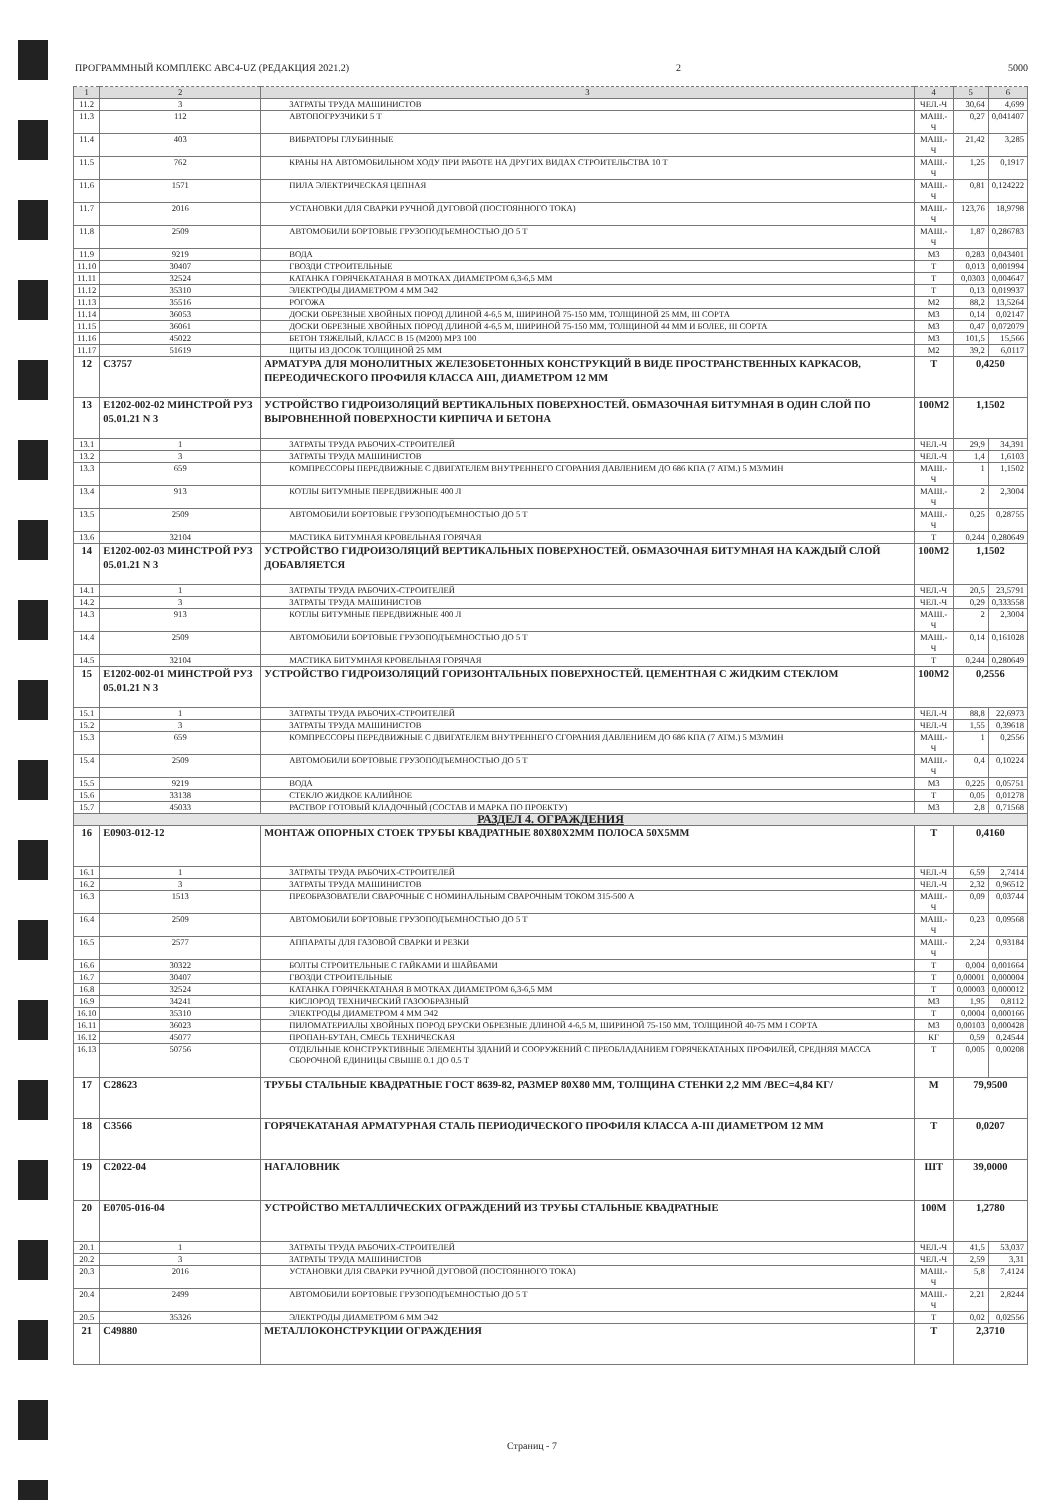ПРОГРАММНЫЙ КОМПЛЕКС АВС4-UZ (РЕДАКЦИЯ 2021.2) 2 5000
| 1 | 2 | 3 | 4 | 5 | 6 |
| --- | --- | --- | --- | --- | --- |
| 11.2 | 3 | ЗАТРАТЫ ТРУДА МАШИНИСТОВ | ЧЕЛ.-Ч | 30,64 | 4,699 |
| 11.3 | 112 | АВТОПОГРУЗЧИКИ 5 Т | МАШ.-Ч | 0,27 | 0,041407 |
| 11.4 | 403 | ВИБРАТОРЫ ГЛУБИННЫЕ | МАШ.-Ч | 21,42 | 3,285 |
| 11.5 | 762 | КРАНЫ НА АВТОМОБИЛЬНОМ ХОДУ ПРИ РАБОТЕ НА ДРУГИХ ВИДАХ СТРОИТЕЛЬСТВА 10 Т | МАШ.-Ч | 1,25 | 0,1917 |
| 11.6 | 1571 | ПИЛА ЭЛЕКТРИЧЕСКАЯ ЦЕПНАЯ | МАШ.-Ч | 0,81 | 0,124222 |
| 11.7 | 2016 | УСТАНОВКИ ДЛЯ СВАРКИ РУЧНОЙ ДУГОВОЙ (ПОСТОЯННОГО ТОКА) | МАШ.-Ч | 123,76 | 18,9798 |
| 11.8 | 2509 | АВТОМОБИЛИ БОРТОВЫЕ ГРУЗОПОДЪЕМНОСТЬЮ ДО 5 Т | МАШ.-Ч | 1,87 | 0,286783 |
| 11.9 | 9219 | ВОДА | М3 | 0,283 | 0,043401 |
| 11.10 | 30407 | ГВОЗДИ СТРОИТЕЛЬНЫЕ | Т | 0,013 | 0,001994 |
| 11.11 | 32524 | КАТАНКА ГОРЯЧЕКАТАНАЯ В МОТКАХ ДИАМЕТРОМ 6,3-6,5 ММ | Т | 0,0303 | 0,004647 |
| 11.12 | 35310 | ЭЛЕКТРОДЫ ДИАМЕТРОМ 4 ММ Э42 | Т | 0,13 | 0,019937 |
| 11.13 | 35516 | РОГОЖА | М2 | 88,2 | 13,5264 |
| 11.14 | 36053 | ДОСКИ ОБРЕЗНЫЕ ХВОЙНЫХ ПОРОД ДЛИНОЙ 4-6,5 М, ШИРИНОЙ 75-150 ММ, ТОЛЩИНОЙ 25 ММ, III СОРТА | М3 | 0,14 | 0,02147 |
| 11.15 | 36061 | ДОСКИ ОБРЕЗНЫЕ ХВОЙНЫХ ПОРОД ДЛИНОЙ 4-6,5 М, ШИРИНОЙ 75-150 ММ, ТОЛЩИНОЙ 44 ММ И БОЛЕЕ, III СОРТА | М3 | 0,47 | 0,072079 |
| 11.16 | 45022 | БЕТОН ТЯЖЕЛЫЙ, КЛАСС В 15 (М200) МРЗ 100 | М3 | 101,5 | 15,566 |
| 11.17 | 51619 | ЩИТЫ ИЗ ДОСОК ТОЛЩИНОЙ 25 ММ | М2 | 39,2 | 6,0117 |
| 12 | С3757 | АРМАТУРА ДЛЯ МОНОЛИТНЫХ ЖЕЛЕЗОБЕТОННЫХ КОНСТРУКЦИЙ В ВИДЕ ПРОСТРАНСТВЕННЫХ КАРКАСОВ, ПЕРЕОДИЧЕСКОГО ПРОФИЛЯ КЛАССА АIII, ДИАМЕТРОМ 12 ММ | Т | 0,4250 | |
| 13 | Е1202-002-02 МИНСТРОЙ РУЗ 05.01.21 N 3 | УСТРОЙСТВО ГИДРОИЗОЛЯЦИЙ ВЕРТИКАЛЬНЫХ ПОВЕРХНОСТЕЙ. ОБМАЗОЧНАЯ БИТУМНАЯ В ОДИН СЛОЙ ПО ВЫРОВНЕННОЙ ПОВЕРХНОСТИ КИРПИЧА И БЕТОНА | 100М2 | 1,1502 | |
| 13.1 | 1 | ЗАТРАТЫ ТРУДА РАБОЧИХ-СТРОИТЕЛЕЙ | ЧЕЛ.-Ч | 29,9 | 34,391 |
| 13.2 | 3 | ЗАТРАТЫ ТРУДА МАШИНИСТОВ | ЧЕЛ.-Ч | 1,4 | 1,6103 |
| 13.3 | 659 | КОМПРЕССОРЫ ПЕРЕДВИЖНЫЕ С ДВИГАТЕЛЕМ ВНУТРЕННЕГО СГОРАНИЯ ДАВЛЕНИЕМ ДО 686 КПА (7 АТМ.) 5 М3/МИН | МАШ.-Ч | 1 | 1,1502 |
| 13.4 | 913 | КОТЛЫ БИТУМНЫЕ ПЕРЕДВИЖНЫЕ 400 Л | МАШ.-Ч | 2 | 2,3004 |
| 13.5 | 2509 | АВТОМОБИЛИ БОРТОВЫЕ ГРУЗОПОДЪЕМНОСТЬЮ ДО 5 Т | МАШ.-Ч | 0,25 | 0,28755 |
| 13.6 | 32104 | МАСТИКА БИТУМНАЯ КРОВЕЛЬНАЯ ГОРЯЧАЯ | Т | 0,244 | 0,280649 |
| 14 | Е1202-002-03 МИНСТРОЙ РУЗ 05.01.21 N 3 | УСТРОЙСТВО ГИДРОИЗОЛЯЦИЙ ВЕРТИКАЛЬНЫХ ПОВЕРХНОСТЕЙ. ОБМАЗОЧНАЯ БИТУМНАЯ НА КАЖДЫЙ СЛОЙ ДОБАВЛЯЕТСЯ | 100М2 | 1,1502 | |
| 14.1 | 1 | ЗАТРАТЫ ТРУДА РАБОЧИХ-СТРОИТЕЛЕЙ | ЧЕЛ.-Ч | 20,5 | 23,5791 |
| 14.2 | 3 | ЗАТРАТЫ ТРУДА МАШИНИСТОВ | ЧЕЛ.-Ч | 0,29 | 0,333558 |
| 14.3 | 913 | КОТЛЫ БИТУМНЫЕ ПЕРЕДВИЖНЫЕ 400 Л | МАШ.-Ч | 2 | 2,3004 |
| 14.4 | 2509 | АВТОМОБИЛИ БОРТОВЫЕ ГРУЗОПОДЪЕМНОСТЬЮ ДО 5 Т | МАШ.-Ч | 0,14 | 0,161028 |
| 14.5 | 32104 | МАСТИКА БИТУМНАЯ КРОВЕЛЬНАЯ ГОРЯЧАЯ | Т | 0,244 | 0,280649 |
| 15 | Е1202-002-01 МИНСТРОЙ РУЗ 05.01.21 N 3 | УСТРОЙСТВО ГИДРОИЗОЛЯЦИЙ ГОРИЗОНТАЛЬНЫХ ПОВЕРХНОСТЕЙ. ЦЕМЕНТНАЯ С ЖИДКИМ СТЕКЛОМ | 100М2 | 0,2556 | |
| 15.1 | 1 | ЗАТРАТЫ ТРУДА РАБОЧИХ-СТРОИТЕЛЕЙ | ЧЕЛ.-Ч | 88,8 | 22,6973 |
| 15.2 | 3 | ЗАТРАТЫ ТРУДА МАШИНИСТОВ | ЧЕЛ.-Ч | 1,55 | 0,39618 |
| 15.3 | 659 | КОМПРЕССОРЫ ПЕРЕДВИЖНЫЕ С ДВИГАТЕЛЕМ ВНУТРЕННЕГО СГОРАНИЯ ДАВЛЕНИЕМ ДО 686 КПА (7 АТМ.) 5 М3/МИН | МАШ.-Ч | 1 | 0,2556 |
| 15.4 | 2509 | АВТОМОБИЛИ БОРТОВЫЕ ГРУЗОПОДЪЕМНОСТЬЮ ДО 5 Т | МАШ.-Ч | 0,4 | 0,10224 |
| 15.5 | 9219 | ВОДА | М3 | 0,225 | 0,05751 |
| 15.6 | 33138 | СТЕКЛО ЖИДКОЕ КАЛИЙНОЕ | Т | 0,05 | 0,01278 |
| 15.7 | 45033 | РАСТВОР ГОТОВЫЙ КЛАДОЧНЫЙ (СОСТАВ И МАРКА ПО ПРОЕКТУ) | М3 | 2,8 | 0,71568 |
| РАЗДЕЛ 4. ОГРАЖДЕНИЯ | | | | | |
| 16 | Е0903-012-12 | МОНТАЖ ОПОРНЫХ СТОЕК ТРУБЫ КВАДРАТНЫЕ 80Х80Х2ММ ПОЛОСА 50Х5ММ | Т | 0,4160 | |
| 16.1 | 1 | ЗАТРАТЫ ТРУДА РАБОЧИХ-СТРОИТЕЛЕЙ | ЧЕЛ.-Ч | 6,59 | 2,7414 |
| 16.2 | 3 | ЗАТРАТЫ ТРУДА МАШИНИСТОВ | ЧЕЛ.-Ч | 2,32 | 0,96512 |
| 16.3 | 1513 | ПРЕОБРАЗОВАТЕЛИ СВАРОЧНЫЕ С НОМИНАЛЬНЫМ СВАРОЧНЫМ ТОКОМ 315-500 А | МАШ.-Ч | 0,09 | 0,03744 |
| 16.4 | 2509 | АВТОМОБИЛИ БОРТОВЫЕ ГРУЗОПОДЪЕМНОСТЬЮ ДО 5 Т | МАШ.-Ч | 0,23 | 0,09568 |
| 16.5 | 2577 | АППАРАТЫ ДЛЯ ГАЗОВОЙ СВАРКИ И РЕЗКИ | МАШ.-Ч | 2,24 | 0,93184 |
| 16.6 | 30322 | БОЛТЫ СТРОИТЕЛЬНЫЕ С ГАЙКАМИ И ШАЙБАМИ | Т | 0,004 | 0,001664 |
| 16.7 | 30407 | ГВОЗДИ СТРОИТЕЛЬНЫЕ | Т | 0,00001 | 0,000004 |
| 16.8 | 32524 | КАТАНКА ГОРЯЧЕКАТАНАЯ В МОТКАХ ДИАМЕТРОМ 6,3-6,5 ММ | Т | 0,00003 | 0,000012 |
| 16.9 | 34241 | КИСЛОРОД ТЕХНИЧЕСКИЙ ГАЗООБРАЗНЫЙ | М3 | 1,95 | 0,8112 |
| 16.10 | 35310 | ЭЛЕКТРОДЫ ДИАМЕТРОМ 4 ММ Э42 | Т | 0,0004 | 0,000166 |
| 16.11 | 36023 | ПИЛОМАТЕРИАЛЫ ХВОЙНЫХ ПОРОД БРУСКИ ОБРЕЗНЫЕ ДЛИНОЙ 4-6,5 М, ШИРИНОЙ 75-150 ММ, ТОЛЩИНОЙ 40-75 ММ I СОРТА | М3 | 0,00103 | 0,000428 |
| 16.12 | 45077 | ПРОПАН-БУТАН, СМЕСЬ ТЕХНИЧЕСКАЯ | КГ | 0,59 | 0,24544 |
| 16.13 | 50756 | ОТДЕЛЬНЫЕ КОНСТРУКТИВНЫЕ ЭЛЕМЕНТЫ ЗДАНИЙ И СООРУЖЕНИЙ С ПРЕОБЛАДАНИЕМ ГОРЯЧЕКАТАНЫХ ПРОФИЛЕЙ, СРЕДНЯЯ МАССА СБОРОЧНОЙ ЕДИНИЦЫ СВЫШЕ 0.1 ДО 0.5 Т | Т | 0,005 | 0,00208 |
| 17 | С28623 | ТРУБЫ СТАЛЬНЫЕ КВАДРАТНЫЕ ГОСТ 8639-82, РАЗМЕР 80Х80 ММ, ТОЛЩИНА СТЕНКИ 2,2 ММ /ВЕС=4,84 КГ/ | М | 79,9500 | |
| 18 | С3566 | ГОРЯЧЕКАТАНАЯ АРМАТУРНАЯ СТАЛЬ ПЕРИОДИЧЕСКОГО ПРОФИЛЯ КЛАССА А-III ДИАМЕТРОМ 12 ММ | Т | 0,0207 | |
| 19 | С2022-04 | НАГАЛОВНИК | ШТ | 39,0000 | |
| 20 | Е0705-016-04 | УСТРОЙСТВО МЕТАЛЛИЧЕСКИХ ОГРАЖДЕНИЙ ИЗ ТРУБЫ СТАЛЬНЫЕ КВАДРАТНЫЕ | 100М | 1,2780 | |
| 20.1 | 1 | ЗАТРАТЫ ТРУДА РАБОЧИХ-СТРОИТЕЛЕЙ | ЧЕЛ.-Ч | 41,5 | 53,037 |
| 20.2 | 3 | ЗАТРАТЫ ТРУДА МАШИНИСТОВ | ЧЕЛ.-Ч | 2,59 | 3,31 |
| 20.3 | 2016 | УСТАНОВКИ ДЛЯ СВАРКИ РУЧНОЙ ДУГОВОЙ (ПОСТОЯННОГО ТОКА) | МАШ.-Ч | 5,8 | 7,4124 |
| 20.4 | 2499 | АВТОМОБИЛИ БОРТОВЫЕ ГРУЗОПОДЪЕМНОСТЬЮ ДО 5 Т | МАШ.-Ч | 2,21 | 2,8244 |
| 20.5 | 35326 | ЭЛЕКТРОДЫ ДИАМЕТРОМ 6 ММ Э42 | Т | 0,02 | 0,02556 |
| 21 | С49880 | МЕТАЛЛОКОНСТРУКЦИИ ОГРАЖДЕНИЯ | Т | 2,3710 | |
Страниц - 7